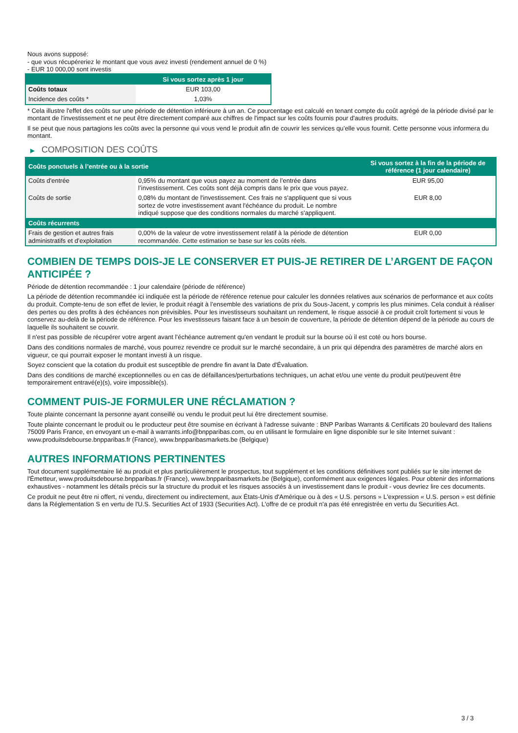Nous avons supposé:
- que vous récupéreriez le montant que vous avez investi (rendement annuel de 0 %)
- EUR 10 000,00 sont investis
| | Si vous sortez après 1 jour |
| --- | --- |
| Coûts totaux | EUR 103,00 |
| Incidence des coûts * | 1,03% |
* Cela illustre l'effet des coûts sur une période de détention inférieure à un an. Ce pourcentage est calculé en tenant compte du coût agrégé de la période divisé par le montant de l'investissement et ne peut être directement comparé aux chiffres de l'impact sur les coûts fournis pour d'autres produits.
Il se peut que nous partagions les coûts avec la personne qui vous vend le produit afin de couvrir les services qu’elle vous fournit. Cette personne vous informera du montant.
▶ COMPOSITION DES COÛTS
| Coûts ponctuels à l’entrée ou à la sortie | | Si vous sortez à la fin de la période de référence (1 jour calendaire) |
| --- | --- | --- |
| Coûts d'entrée | 0,95% du montant que vous payez au moment de l’entrée dans l’investissement. Ces coûts sont déjà compris dans le prix que vous payez. | EUR 95,00 |
| Coûts de sortie | 0,08% du montant de l'investissement. Ces frais ne s'appliquent que si vous sortez de votre investissement avant l'échéance du produit. Le nombre indiqué suppose que des conditions normales du marché s'appliquent. | EUR 8,00 |
| Coûts récurrents | | |
| Frais de gestion et autres frais administratifs et d’exploitation | 0,00% de la valeur de votre investissement relatif à la période de détention recommandée. Cette estimation se base sur les coûts réels. | EUR 0,00 |
COMBIEN DE TEMPS DOIS-JE LE CONSERVER ET PUIS-JE RETIRER DE L’ARGENT DE FAÇON ANTICIPÉE ?
Période de détention recommandée : 1 jour calendaire (période de référence)
La période de détention recommandée ici indiquée est la période de référence retenue pour calculer les données relatives aux scénarios de performance et aux coûts du produit. Compte-tenu de son effet de levier, le produit réagit à l’ensemble des variations de prix du Sous-Jacent, y compris les plus minimes. Cela conduit à réaliser des pertes ou des profits à des échéances non prévisibles. Pour les investisseurs souhaitant un rendement, le risque associé à ce produit croît fortement si vous le conservez au-delà de la période de référence. Pour les investisseurs faisant face à un besoin de couverture, la période de détention dépend de la période au cours de laquelle ils souhaitent se couvrir.
Il n'est pas possible de récupérer votre argent avant l’échéance autrement qu'en vendant le produit sur la bourse où il est coté ou hors bourse.
Dans des conditions normales de marché, vous pourrez revendre ce produit sur le marché secondaire, à un prix qui dépendra des paramètres de marché alors en vigueur, ce qui pourrait exposer le montant investi à un risque.
Soyez conscient que la cotation du produit est susceptible de prendre fin avant la Date d'Évaluation.
Dans des conditions de marché exceptionnelles ou en cas de défaillances/perturbations techniques, un achat et/ou une vente du produit peut/peuvent être temporairement entravé(e)(s), voire impossible(s).
COMMENT PUIS-JE FORMULER UNE RÉCLAMATION ?
Toute plainte concernant la personne ayant conseillé ou vendu le produit peut lui être directement soumise.
Toute plainte concernant le produit ou le producteur peut être soumise en écrivant à l'adresse suivante : BNP Paribas Warrants & Certificats 20 boulevard des Italiens 75009 Paris France, en envoyant un e-mail à warrants.info@bnpparibas.com, ou en utilisant le formulaire en ligne disponible sur le site Internet suivant : www.produitsdebourse.bnpparibas.fr (France), www.bnpparibasmarkets.be (Belgique)
AUTRES INFORMATIONS PERTINENTES
Tout document supplémentaire lié au produit et plus particulièrement le prospectus, tout supplément et les conditions définitives sont publiés sur le site internet de l'Émetteur, www.produitsdebourse.bnpparibas.fr (France), www.bnpparibasmarkets.be (Belgique), conformément aux exigences légales. Pour obtenir des informations exhaustives - notamment les détails précis sur la structure du produit et les risques associés à un investissement dans le produit - vous devriez lire ces documents.
Ce produit ne peut être ni offert, ni vendu, directement ou indirectement, aux États-Unis d'Amérique ou à des « U.S. persons » L'expression « U.S. person » est définie dans la Réglementation S en vertu de l'U.S. Securities Act of 1933 (Securities Act). L'offre de ce produit n'a pas été enregistrée en vertu du Securities Act.
3 / 3